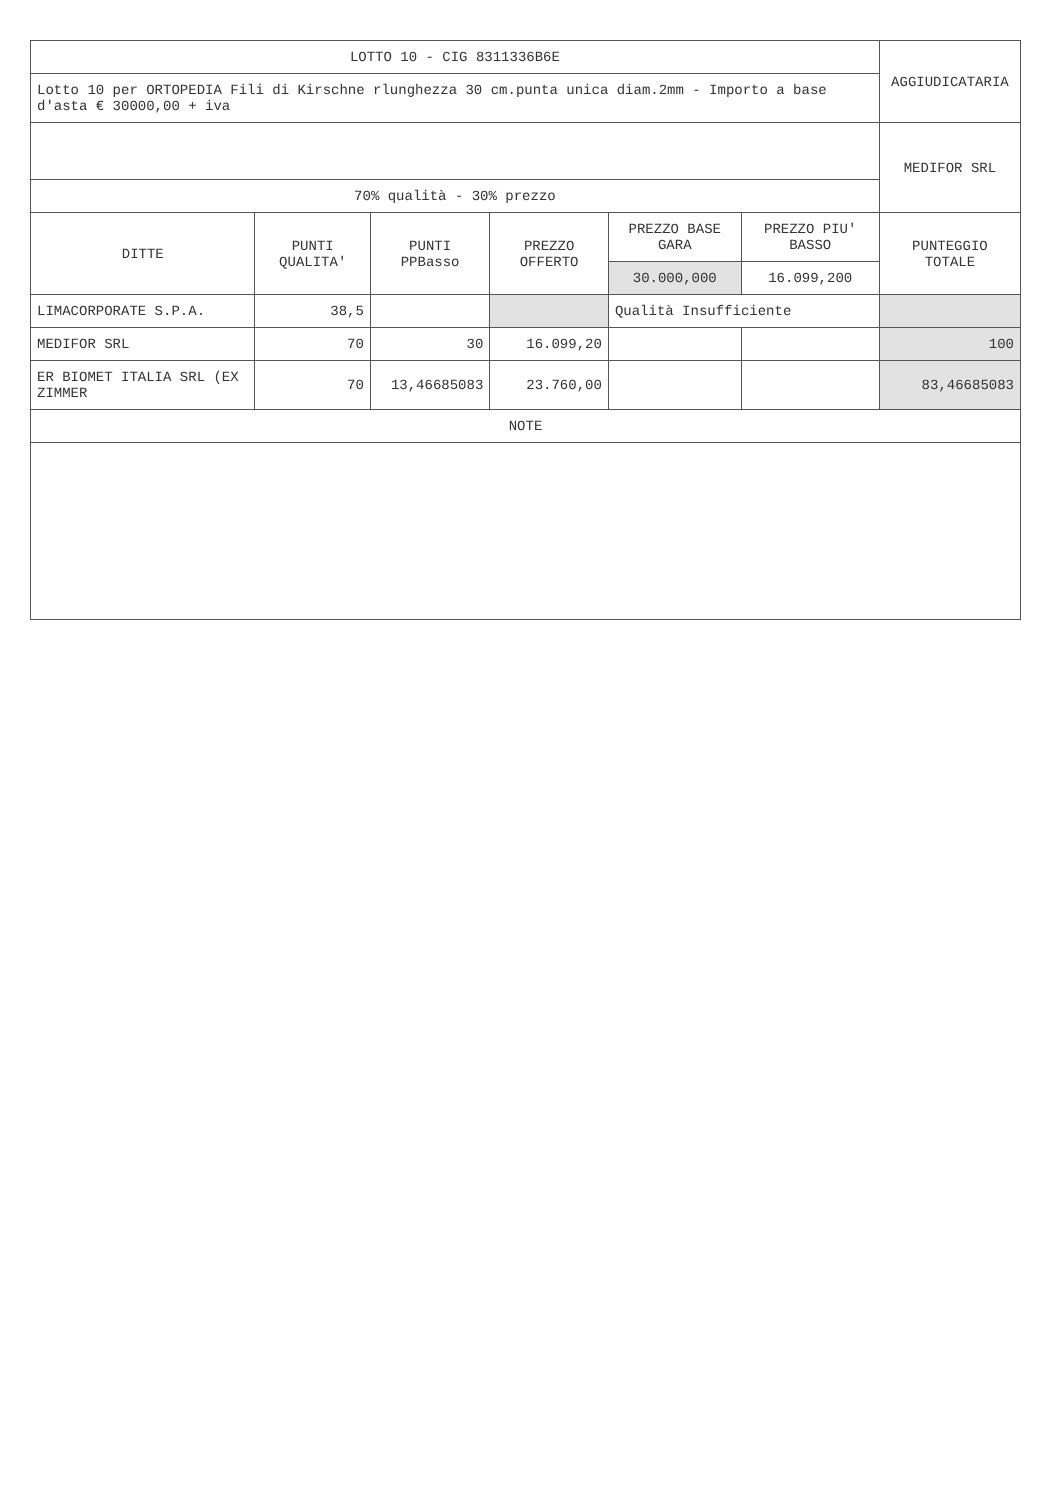| LOTTO 10 - CIG 8311336B6E | | | | | | AGGIUDICATARIA |
| Lotto 10 per ORTOPEDIA Fili di Kirschne rlunghezza 30 cm.punta unica diam.2mm - Importo a base d'asta € 30000,00 + iva | | | | | | |
| | | | | | | MEDIFOR SRL |
| 70% qualità - 30% prezzo | | | | | | |
| DITTE | PUNTI QUALITA' | PUNTI PPBasso | PREZZO OFFERTO | PREZZO BASE GARA | PREZZO PIU' BASSO | PUNTEGGIO TOTALE |
| | | | | 30.000,000 | 16.099,200 | |
| LIMACORPORATE S.P.A. | 38,5 | | | Qualità Insufficiente | | |
| MEDIFOR SRL | 70 | 30 | 16.099,20 | | | 100 |
| ER BIOMET ITALIA SRL (EX ZIMMER | 70 | 13,46685083 | 23.760,00 | | | 83,46685083 |
| NOTE | | | | | | |